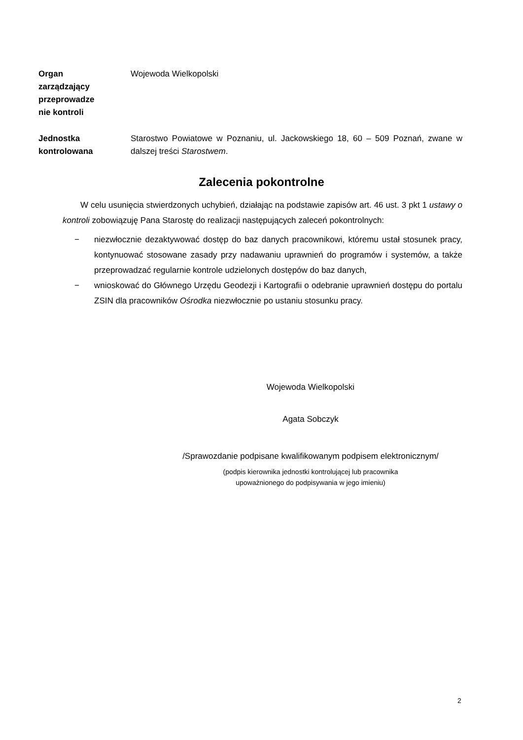Organ
zarządzający
przeprowadze
nie kontroli
Wojewoda Wielkopolski
Jednostka
kontrolowana
Starostwo Powiatowe w Poznaniu, ul. Jackowskiego 18, 60 – 509 Poznań, zwane w dalszej treści Starostwem.
Zalecenia pokontrolne
W celu usunięcia stwierdzonych uchybień, działając na podstawie zapisów art. 46 ust. 3 pkt 1 ustawy o kontroli zobowiązuję Pana Starostę do realizacji następujących zaleceń pokontrolnych:
− niezwłocznie dezaktywować dostęp do baz danych pracownikowi, któremu ustał stosunek pracy, kontynuować stosowane zasady przy nadawaniu uprawnień do programów i systemów, a także przeprowadzać regularnie kontrole udzielonych dostępów do baz danych,
− wnioskować do Głównego Urzędu Geodezji i Kartografii o odebranie uprawnień dostępu do portalu ZSIN dla pracowników Ośrodka niezwłocznie po ustaniu stosunku pracy.
Wojewoda Wielkopolski
Agata Sobczyk
/Sprawozdanie podpisane kwalifikowanym podpisem elektronicznym/
(podpis kierownika jednostki kontrolującej lub pracownika
upoważnionego do podpisywania w jego imieniu)
2